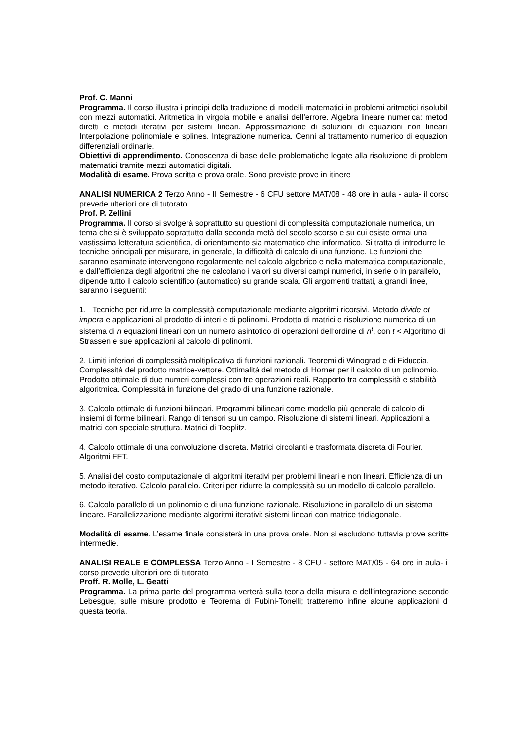Prof. C. Manni
Programma. Il corso illustra i principi della traduzione di modelli matematici in problemi aritmetici risolubili con mezzi automatici. Aritmetica in virgola mobile e analisi dell’errore. Algebra lineare numerica: metodi diretti e metodi iterativi per sistemi lineari. Approssimazione di soluzioni di equazioni non lineari. Interpolazione polinomiale e splines. Integrazione numerica. Cenni al trattamento numerico di equazioni differenziali ordinarie.
Obiettivi di apprendimento. Conoscenza di base delle problematiche legate alla risoluzione di problemi matematici tramite mezzi automatici digitali.
Modalità di esame. Prova scritta e prova orale. Sono previste prove in itinere
ANALISI NUMERICA 2 Terzo Anno - II Semestre - 6 CFU settore MAT/08 - 48 ore in aula - aula- il corso prevede ulteriori ore di tutorato
Prof. P. Zellini
Programma. Il corso si svolgerà soprattutto su questioni di complessità computazionale numerica, un tema che si è sviluppato soprattutto dalla seconda metà del secolo scorso e su cui esiste ormai una vastissima letteratura scientifica, di orientamento sia matematico che informatico. Si tratta di introdurre le tecniche principali per misurare, in generale, la difficoltà di calcolo di una funzione. Le funzioni che saranno esaminate intervengono regolarmente nel calcolo algebrico e nella matematica computazionale, e dall’efficienza degli algoritmi che ne calcolano i valori su diversi campi numerici, in serie o in parallelo, dipende tutto il calcolo scientifico (automatico) su grande scala. Gli argomenti trattati, a grandi linee, saranno i seguenti:
1. Tecniche per ridurre la complessità computazionale mediante algoritmi ricorsivi. Metodo divide et impera e applicazioni al prodotto di interi e di polinomi. Prodotto di matrici e risoluzione numerica di un sistema di n equazioni lineari con un numero asintotico di operazioni dell’ordine di n<sup>t</sup>, con t < Algoritmo di Strassen e sue applicazioni al calcolo di polinomi.
2. Limiti inferiori di complessità moltiplicativa di funzioni razionali. Teoremi di Winograd e di Fiduccia. Complessità del prodotto matrice-vettore. Ottimalità del metodo di Horner per il calcolo di un polinomio. Prodotto ottimale di due numeri complessi con tre operazioni reali. Rapporto tra complessità e stabilità algoritmica. Complessità in funzione del grado di una funzione razionale.
3. Calcolo ottimale di funzioni bilineari. Programmi bilineari come modello più generale di calcolo di insiemi di forme bilineari. Rango di tensori su un campo. Risoluzione di sistemi lineari. Applicazioni a matrici con speciale struttura. Matrici di Toeplitz.
4. Calcolo ottimale di una convoluzione discreta. Matrici circolanti e trasformata discreta di Fourier. Algoritmi FFT.
5. Analisi del costo computazionale di algoritmi iterativi per problemi lineari e non lineari. Efficienza di un metodo iterativo. Calcolo parallelo. Criteri per ridurre la complessità su un modello di calcolo parallelo.
6. Calcolo parallelo di un polinomio e di una funzione razionale. Risoluzione in parallelo di un sistema lineare. Parallelizzazione mediante algoritmi iterativi: sistemi lineari con matrice tridiagonale.
Modalità di esame. L’esame finale consisterà in una prova orale. Non si escludono tuttavia prove scritte intermedie.
ANALISI REALE E COMPLESSA Terzo Anno - I Semestre - 8 CFU - settore MAT/05 - 64 ore in aula- il corso prevede ulteriori ore di tutorato
Proff. R. Molle, L. Geatti
Programma. La prima parte del programma verterà sulla teoria della misura e dell'integrazione secondo Lebesgue, sulle misure prodotto e Teorema di Fubini-Tonelli; tratteremo infine alcune applicazioni di questa teoria.